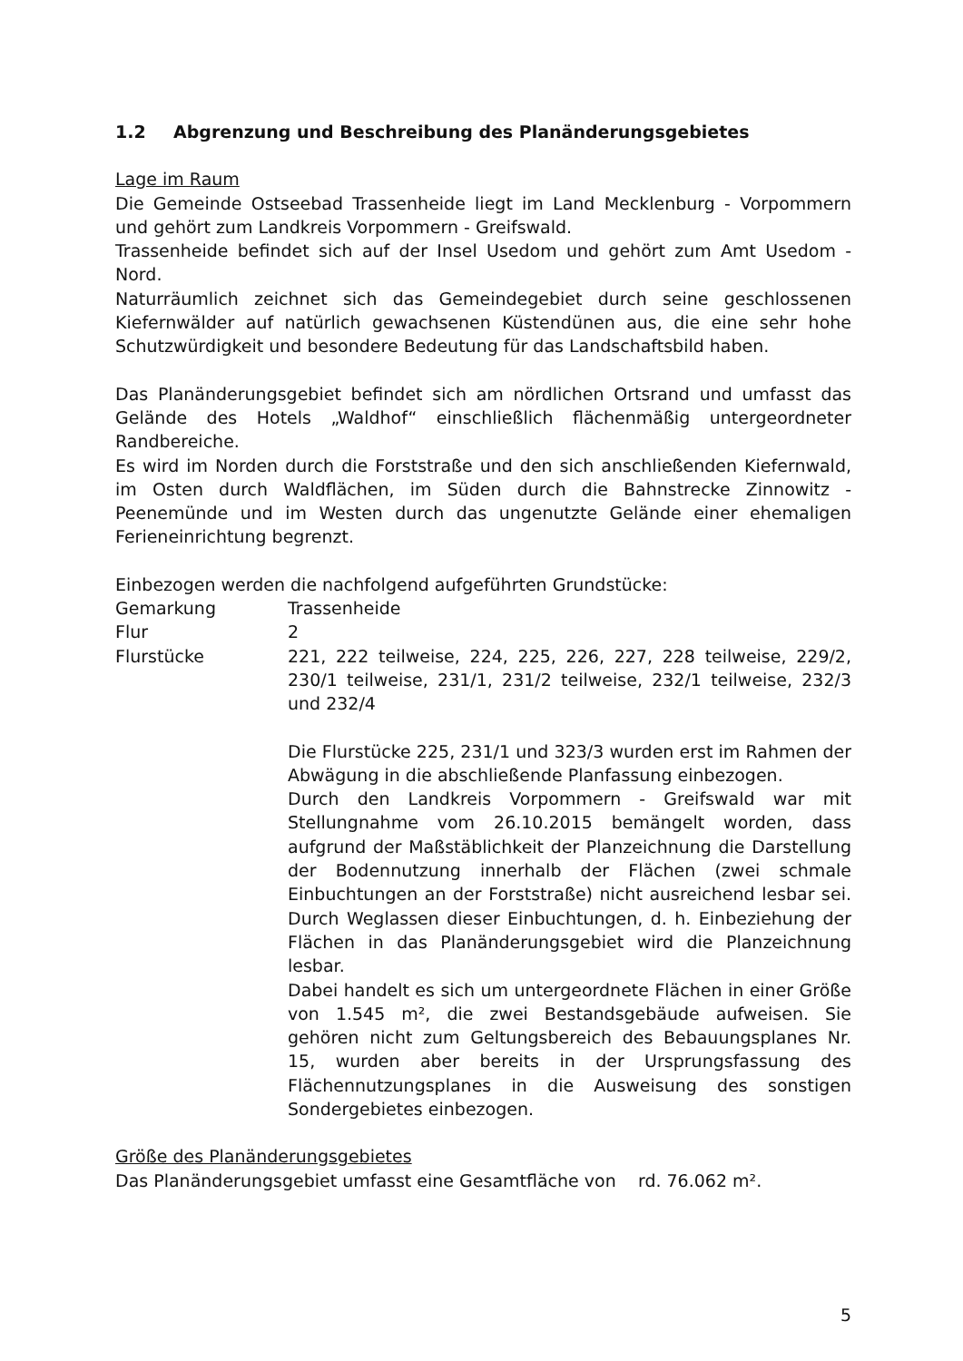1.2 Abgrenzung und Beschreibung des Planänderungsgebietes
Lage im Raum
Die Gemeinde Ostseebad Trassenheide liegt im Land Mecklenburg - Vorpommern und gehört zum Landkreis Vorpommern - Greifswald.
Trassenheide befindet sich auf der Insel Usedom und gehört zum Amt Usedom - Nord.
Naturräumlich zeichnet sich das Gemeindegebiet durch seine geschlossenen Kiefernwälder auf natürlich gewachsenen Küstendünen aus, die eine sehr hohe Schutzwürdigkeit und besondere Bedeutung für das Landschaftsbild haben.
Das Planänderungsgebiet befindet sich am nördlichen Ortsrand und umfasst das Gelände des Hotels „Waldhof“ einschließlich flächenmäßig untergeordneter Randbereiche.
Es wird im Norden durch die Forststraße und den sich anschließenden Kiefernwald, im Osten durch Waldflächen, im Süden durch die Bahnstrecke Zinnowitz - Peenemünde und im Westen durch das ungenutzte Gelände einer ehemaligen Ferieneinrichtung begrenzt.
Einbezogen werden die nachfolgend aufgeführten Grundstücke:
Gemarkung Trassenheide
Flur 2
Flurstücke 221, 222 teilweise, 224, 225, 226, 227, 228 teilweise, 229/2, 230/1 teilweise, 231/1, 231/2 teilweise, 232/1 teilweise, 232/3 und 232/4
Die Flurstücke 225, 231/1 und 323/3 wurden erst im Rahmen der Abwägung in die abschließende Planfassung einbezogen.
Durch den Landkreis Vorpommern - Greifswald war mit Stellungnahme vom 26.10.2015 bemängelt worden, dass aufgrund der Maßstäblichkeit der Planzeichnung die Darstellung der Bodennutzung innerhalb der Flächen (zwei schmale Einbuchtungen an der Forststraße) nicht ausreichend lesbar sei. Durch Weglassen dieser Einbuchtungen, d. h. Einbeziehung der Flächen in das Planänderungsgebiet wird die Planzeichnung lesbar.
Dabei handelt es sich um untergeordnete Flächen in einer Größe von 1.545 m², die zwei Bestandsgebäude aufweisen. Sie gehören nicht zum Geltungsbereich des Bebauungsplanes Nr. 15, wurden aber bereits in der Ursprungsfassung des Flächennutzungsplanes in die Ausweisung des sonstigen Sondergebietes einbezogen.
Größe des Planänderungsgebietes
Das Planänderungsgebiet umfasst eine Gesamtfläche von rd. 76.062 m².
5